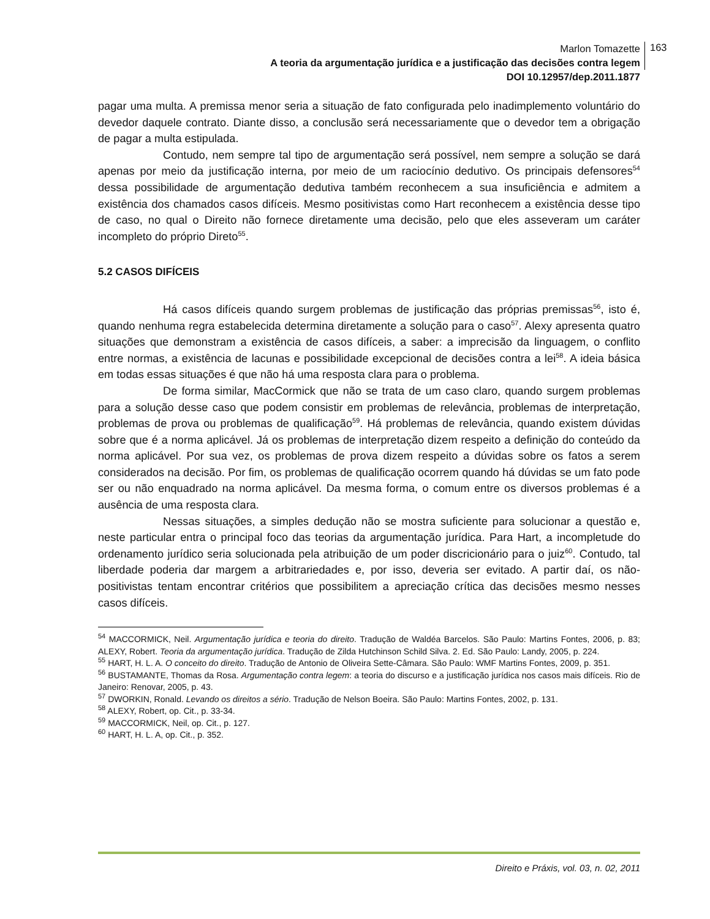Marlon Tomazette
A teoria da argumentação jurídica e a justificação das decisões contra legem
DOI 10.12957/dep.2011.1877
163
pagar uma multa. A premissa menor seria a situação de fato configurada pelo inadimplemento voluntário do devedor daquele contrato. Diante disso, a conclusão será necessariamente que o devedor tem a obrigação de pagar a multa estipulada.
Contudo, nem sempre tal tipo de argumentação será possível, nem sempre a solução se dará apenas por meio da justificação interna, por meio de um raciocínio dedutivo. Os principais defensores<sup>54</sup> dessa possibilidade de argumentação dedutiva também reconhecem a sua insuficiência e admitem a existência dos chamados casos difíceis. Mesmo positivistas como Hart reconhecem a existência desse tipo de caso, no qual o Direito não fornece diretamente uma decisão, pelo que eles asseveram um caráter incompleto do próprio Direto<sup>55</sup>.
5.2 CASOS DIFÍCEIS
Há casos difíceis quando surgem problemas de justificação das próprias premissas<sup>56</sup>, isto é, quando nenhuma regra estabelecida determina diretamente a solução para o caso<sup>57</sup>. Alexy apresenta quatro situações que demonstram a existência de casos difíceis, a saber: a imprecisão da linguagem, o conflito entre normas, a existência de lacunas e possibilidade excepcional de decisões contra a lei<sup>58</sup>. A ideia básica em todas essas situações é que não há uma resposta clara para o problema.
De forma similar, MacCormick que não se trata de um caso claro, quando surgem problemas para a solução desse caso que podem consistir em problemas de relevância, problemas de interpretação, problemas de prova ou problemas de qualificação<sup>59</sup>. Há problemas de relevância, quando existem dúvidas sobre que é a norma aplicável. Já os problemas de interpretação dizem respeito a definição do conteúdo da norma aplicável. Por sua vez, os problemas de prova dizem respeito a dúvidas sobre os fatos a serem considerados na decisão. Por fim, os problemas de qualificação ocorrem quando há dúvidas se um fato pode ser ou não enquadrado na norma aplicável. Da mesma forma, o comum entre os diversos problemas é a ausência de uma resposta clara.
Nessas situações, a simples dedução não se mostra suficiente para solucionar a questão e, neste particular entra o principal foco das teorias da argumentação jurídica. Para Hart, a incompletude do ordenamento jurídico seria solucionada pela atribuição de um poder discricionário para o juiz<sup>60</sup>. Contudo, tal liberdade poderia dar margem a arbitrariedades e, por isso, deveria ser evitado. A partir daí, os não-positivistas tentam encontrar critérios que possibilitem a apreciação crítica das decisões mesmo nesses casos difíceis.
<sup>54</sup> MACCORMICK, Neil. Argumentação jurídica e teoria do direito. Tradução de Waldéa Barcelos. São Paulo: Martins Fontes, 2006, p. 83; ALEXY, Robert. Teoria da argumentação jurídica. Tradução de Zilda Hutchinson Schild Silva. 2. Ed. São Paulo: Landy, 2005, p. 224.
<sup>55</sup> HART, H. L. A. O conceito do direito. Tradução de Antonio de Oliveira Sette-Câmara. São Paulo: WMF Martins Fontes, 2009, p. 351.
<sup>56</sup> BUSTAMANTE, Thomas da Rosa. Argumentação contra legem: a teoria do discurso e a justificação jurídica nos casos mais difíceis. Rio de Janeiro: Renovar, 2005, p. 43.
<sup>57</sup> DWORKIN, Ronald. Levando os direitos a sério. Tradução de Nelson Boeira. São Paulo: Martins Fontes, 2002, p. 131.
<sup>58</sup> ALEXY, Robert, op. Cit., p. 33-34.
<sup>59</sup> MACCORMICK, Neil, op. Cit., p. 127.
<sup>60</sup> HART, H. L. A, op. Cit., p. 352.
Direito e Práxis, vol. 03, n. 02, 2011